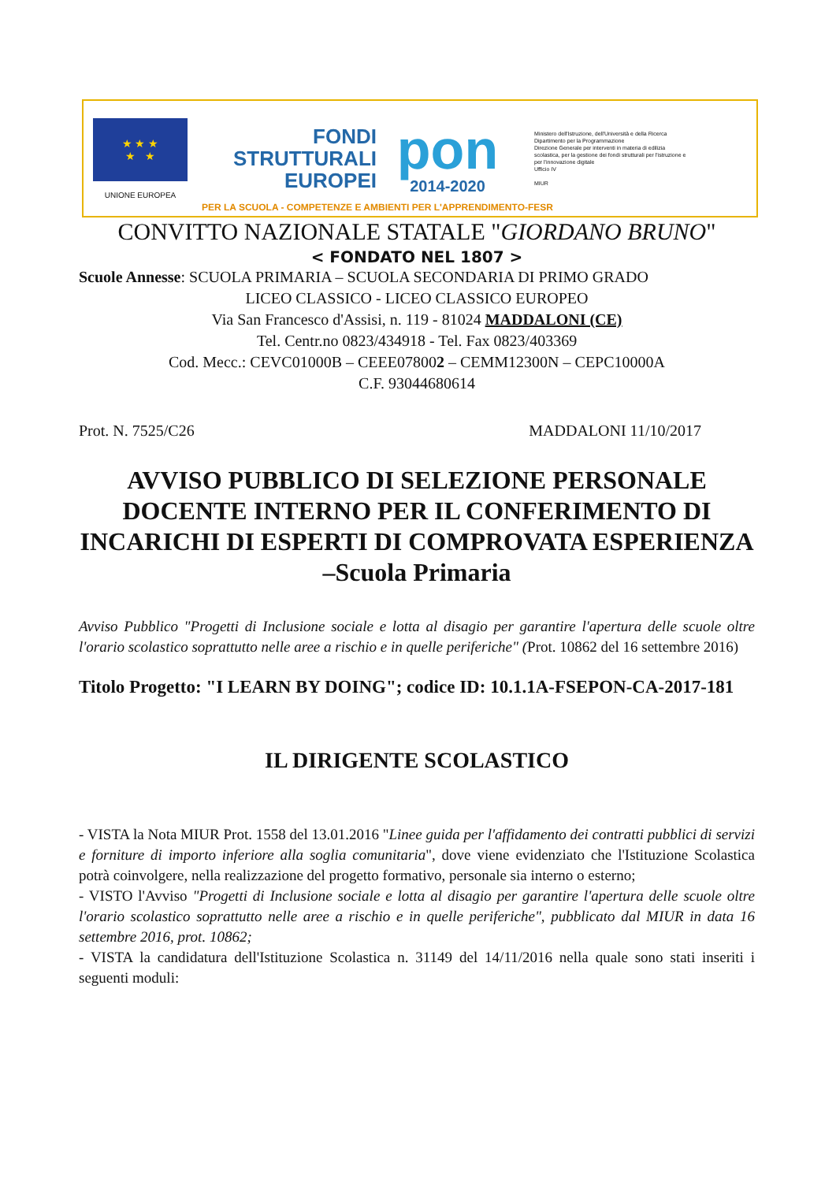★ ★ ★
★ ★
UNIONE EUROPEA
FONDI
STRUTTURALI
EUROPEI
pon
2014-2020
Ministero dell'Istruzione, dell'Università e della Ricerca
Dipartimento per la Programmazione
Direzione Generale per interventi in materia di edilizia scolastica, per la gestione dei fondi strutturali per l'istruzione e per l'innovazione digitale
Ufficio IV
MIUR
PER LA SCUOLA - COMPETENZE E AMBIENTI PER L'APPRENDIMENTO-FESR
CONVITTO NAZIONALE STATALE "GIORDANO BRUNO"
< FONDATO NEL 1807 >
Scuole Annesse: SCUOLA PRIMARIA – SCUOLA SECONDARIA DI PRIMO GRADO
LICEO CLASSICO - LICEO CLASSICO EUROPEO
Via San Francesco d'Assisi, n. 119 - 81024 MADDALONI (CE)
Tel. Centr.no 0823/434918 - Tel. Fax 0823/403369
Cod. Mecc.: CEVC01000B – CEEE078002 – CEMM12300N – CEPC10000A
C.F. 93044680614
Prot. N. 7525/C26 MADDALONI 11/10/2017
AVVISO PUBBLICO DI SELEZIONE PERSONALE DOCENTE INTERNO PER IL CONFERIMENTO DI INCARICHI DI ESPERTI DI COMPROVATA ESPERIENZA –Scuola Primaria
Avviso Pubblico "Progetti di Inclusione sociale e lotta al disagio per garantire l'apertura delle scuole oltre l'orario scolastico soprattutto nelle aree a rischio e in quelle periferiche" (Prot. 10862 del 16 settembre 2016)
Titolo Progetto: "I LEARN BY DOING"; codice ID: 10.1.1A-FSEPON-CA-2017-181
IL DIRIGENTE SCOLASTICO
- VISTA la Nota MIUR Prot. 1558 del 13.01.2016 "Linee guida per l'affidamento dei contratti pubblici di servizi e forniture di importo inferiore alla soglia comunitaria", dove viene evidenziato che l'Istituzione Scolastica potrà coinvolgere, nella realizzazione del progetto formativo, personale sia interno o esterno;
- VISTO l'Avviso "Progetti di Inclusione sociale e lotta al disagio per garantire l'apertura delle scuole oltre l'orario scolastico soprattutto nelle aree a rischio e in quelle periferiche", pubblicato dal MIUR in data 16 settembre 2016, prot. 10862;
- VISTA la candidatura dell'Istituzione Scolastica n. 31149 del 14/11/2016 nella quale sono stati inseriti i seguenti moduli: